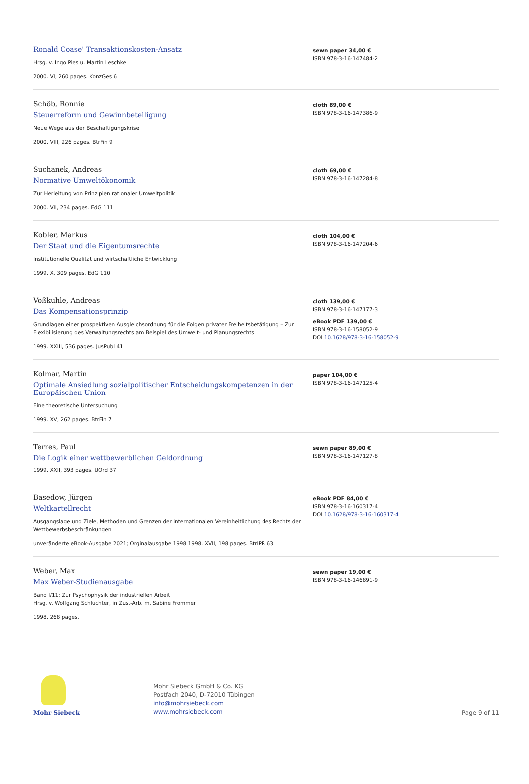Ronald Coase' Transaktionskosten-Ansatz
Hrsg. v. Ingo Pies u. Martin Leschke
2000. VI, 260 pages. KonzGes 6
sewn paper 34,00 €
ISBN 978-3-16-147484-2
Schöb, Ronnie
Steuerreform und Gewinnbeteiligung
Neue Wege aus der Beschäftigungskrise
2000. VIII, 226 pages. BtrFin 9
cloth 89,00 €
ISBN 978-3-16-147386-9
Suchanek, Andreas
Normative Umweltökonomik
Zur Herleitung von Prinzipien rationaler Umweltpolitik
2000. VII, 234 pages. EdG 111
cloth 69,00 €
ISBN 978-3-16-147284-8
Kobler, Markus
Der Staat und die Eigentumsrechte
Institutionelle Qualität und wirtschaftliche Entwicklung
1999. X, 309 pages. EdG 110
cloth 104,00 €
ISBN 978-3-16-147204-6
Voßkuhle, Andreas
Das Kompensationsprinzip
Grundlagen einer prospektiven Ausgleichsordnung für die Folgen privater Freiheitsbetätigung – Zur Flexibilisierung des Verwaltungsrechts am Beispiel des Umwelt- und Planungsrechts
1999. XXIII, 536 pages. JusPubl 41
cloth 139,00 €
ISBN 978-3-16-147177-3
eBook PDF 139,00 €
ISBN 978-3-16-158052-9
DOI 10.1628/978-3-16-158052-9
Kolmar, Martin
Optimale Ansiedlung sozialpolitischer Entscheidungskompetenzen in der Europäischen Union
Eine theoretische Untersuchung
1999. XV, 262 pages. BtrFin 7
paper 104,00 €
ISBN 978-3-16-147125-4
Terres, Paul
Die Logik einer wettbewerblichen Geldordnung
1999. XXII, 393 pages. UOrd 37
sewn paper 89,00 €
ISBN 978-3-16-147127-8
Basedow, Jürgen
Weltkartellrecht
Ausgangslage und Ziele, Methoden und Grenzen der internationalen Vereinheitlichung des Rechts der Wettbewerbsbeschränkungen
unveränderte eBook-Ausgabe 2021; Orginalausgabe 1998 1998. XVII, 198 pages. BtrIPR 63
eBook PDF 84,00 €
ISBN 978-3-16-160317-4
DOI 10.1628/978-3-16-160317-4
Weber, Max
Max Weber-Studienausgabe
Band I/11: Zur Psychophysik der industriellen Arbeit
Hrsg. v. Wolfgang Schluchter, in Zus.-Arb. m. Sabine Frommer
1998. 268 pages.
sewn paper 19,00 €
ISBN 978-3-16-146891-9
Mohr Siebeck
Mohr Siebeck GmbH & Co. KG
Postfach 2040, D-72010 Tübingen
info@mohrsiebeck.com
www.mohrsiebeck.com
Page 9 of 11